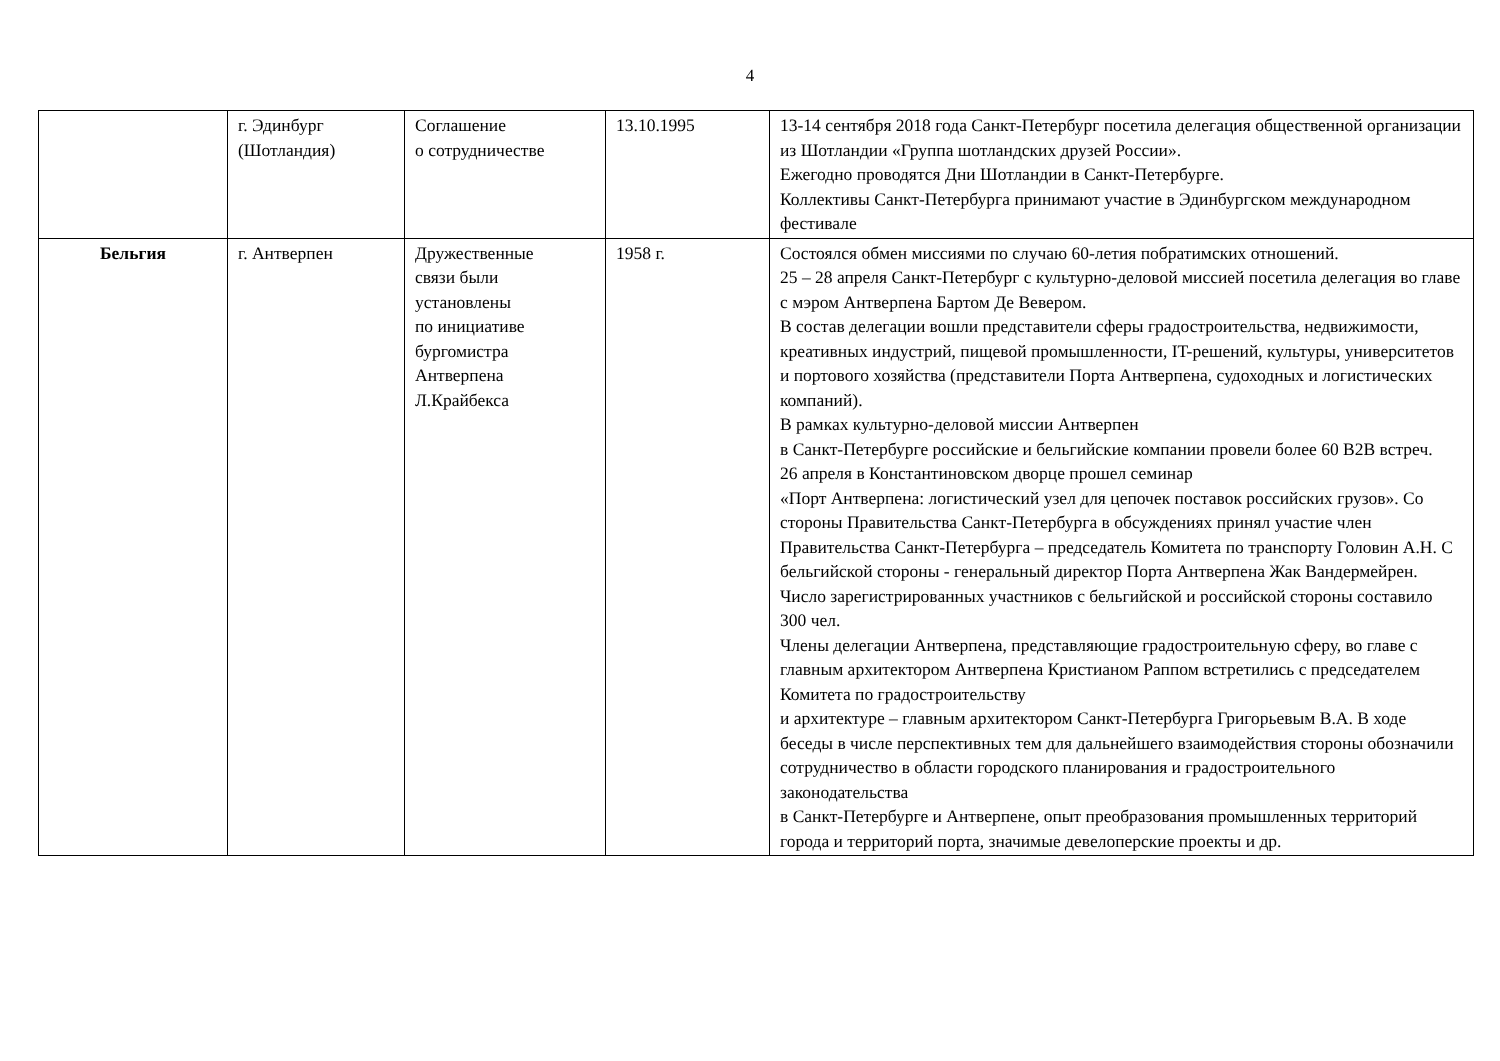4
| | г. Эдинбург (Шотландия) | Соглашение о сотрудничестве | 13.10.1995 | 13-14 сентября 2018 года Санкт-Петербург посетила делегация общественной организации из Шотландии «Группа шотландских друзей России». Ежегодно проводятся Дни Шотландии в Санкт-Петербурге. Коллективы Санкт-Петербурга принимают участие в Эдинбургском международном фестивале |
| Бельгия | г. Антверпен | Дружественные связи были установлены по инициативе бургомистра Антверпена Л.Крайбекса | 1958 г. | Состоялся обмен миссиями по случаю 60-летия побратимских отношений. 25 – 28 апреля Санкт-Петербург с культурно-деловой миссией посетила делегация во главе с мэром Антверпена Бартом Де Вевером. В состав делегации вошли представители сферы градостроительства, недвижимости, креативных индустрий, пищевой промышленности, IT-решений, культуры, университетов и портового хозяйства (представители Порта Антверпена, судоходных и логистических компаний). В рамках культурно-деловой миссии Антверпен в Санкт-Петербурге российские и бельгийские компании провели более 60 B2B встреч. 26 апреля в Константиновском дворце прошел семинар «Порт Антверпена: логистический узел для цепочек поставок российских грузов». Со стороны Правительства Санкт-Петербурга в обсуждениях принял участие член Правительства Санкт-Петербурга – председатель Комитета по транспорту Головин А.Н. С бельгийской стороны - генеральный директор Порта Антверпена Жак Вандермейрен. Число зарегистрированных участников с бельгийской и российской стороны составило 300 чел. Члены делегации Антверпена, представляющие градостроительную сферу, во главе с главным архитектором Антверпена Кристианом Раппом встретились с председателем Комитета по градостроительству и архитектуре – главным архитектором Санкт-Петербурга Григорьевым В.А. В ходе беседы в числе перспективных тем для дальнейшего взаимодействия стороны обозначили сотрудничество в области городского планирования и градостроительного законодательства в Санкт-Петербурге и Антверпене, опыт преобразования промышленных территорий города и территорий порта, значимые девелоперские проекты и др. |